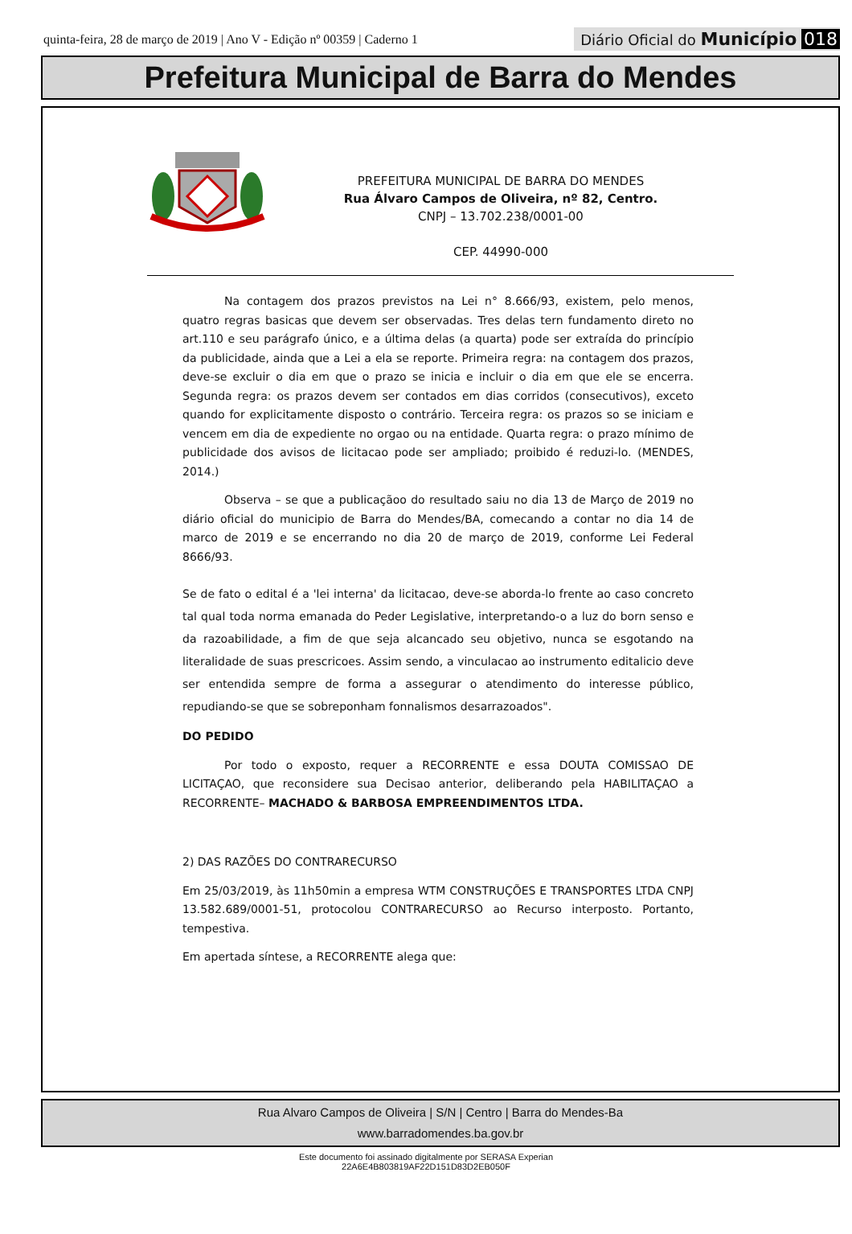quinta-feira, 28 de março de 2019 | Ano V - Edição nº 00359 | Caderno 1
Diário Oficial do Município 018
Prefeitura Municipal de Barra do Mendes
PREFEITURA MUNICIPAL DE BARRA DO MENDES
Rua Álvaro Campos de Oliveira, nº 82, Centro.
CNPJ – 13.702.238/0001-00
CEP. 44990-000
Na contagem dos prazos previstos na Lei n° 8.666/93, existem, pelo menos, quatro regras basicas que devem ser observadas. Tres delas tern fundamento direto no art.110 e seu parágrafo único, e a última delas (a quarta) pode ser extraída do princípio da publicidade, ainda que a Lei a ela se reporte. Primeira regra: na contagem dos prazos, deve-se excluir o dia em que o prazo se inicia e incluir o dia em que ele se encerra. Segunda regra: os prazos devem ser contados em dias corridos (consecutivos), exceto quando for explicitamente disposto o contrário. Terceira regra: os prazos so se iniciam e vencem em dia de expediente no orgao ou na entidade. Quarta regra: o prazo mínimo de publicidade dos avisos de licitacao pode ser ampliado; proibido é reduzi-lo. (MENDES, 2014.)
Observa – se que a publicaçãoo do resultado saiu no dia 13 de Março de 2019 no diário oficial do municipio de Barra do Mendes/BA, comecando a contar no dia 14 de marco de 2019 e se encerrando no dia 20 de março de 2019, conforme Lei Federal 8666/93.
Se de fato o edital é a 'lei interna' da licitacao, deve-se aborda-lo frente ao caso concreto tal qual toda norma emanada do Peder Legislative, interpretando-o a luz do born senso e da razoabilidade, a fim de que seja alcancado seu objetivo, nunca se esgotando na literalidade de suas prescricoes. Assim sendo, a vinculacao ao instrumento editalicio deve ser entendida sempre de forma a assegurar o atendimento do interesse público, repudiando-se que se sobreponham fonnalismos desarrazoados".
DO PEDIDO
Por todo o exposto, requer a RECORRENTE e essa DOUTA COMISSAO DE LICITAÇAO, que reconsidere sua Decisao anterior, deliberando pela HABILITAÇAO a RECORRENTE– MACHADO & BARBOSA EMPREENDIMENTOS LTDA.
2) DAS RAZÕES DO CONTRARECURSO
Em 25/03/2019, às 11h50min a empresa WTM CONSTRUÇÕES E TRANSPORTES LTDA CNPJ 13.582.689/0001-51, protocolou CONTRARECURSO ao Recurso interposto. Portanto, tempestiva.
Em apertada síntese, a RECORRENTE alega que:
Rua Alvaro Campos de Oliveira | S/N | Centro | Barra do Mendes-Ba
www.barradomendes.ba.gov.br
Este documento foi assinado digitalmente por SERASA Experian
22A6E4B803819AF22D151D83D2EB050F